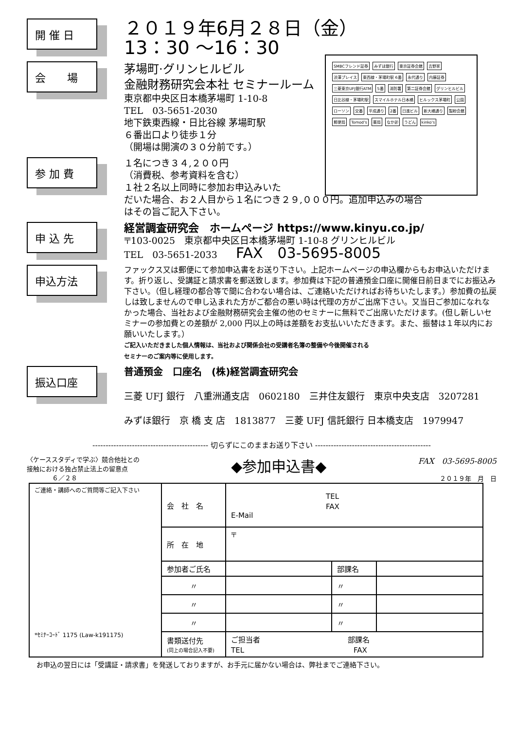開 催 日
２０１９年6月２８日（金）
13：30 ～16：30
SMBCフレンド証券 みずほ銀行 東京証券会館 吉野家 渋澤プレイス 東西線・茅場町駅 6番 永代通り 内藤証券 三菱東京UFJ銀行ATM 5番 消防署 第二証券会館 グリンヒルビル 日比谷線・茅場町駅 スマイルホテル日本橋 ヒルックス茅場町 公園 ローソン 交番 平成通り 2番 日進ビル 新大橋通り 製粉会館 郵便局 Tomod's 薬局 なか卯 うどん kinko's
会　　場
茅場町·グリンヒルビル
金融財務研究会本社 セミナールーム
東京都中央区日本橋茅場町 1-10-8
TEL　03-5651-2030
地下鉄東西線・日比谷線 茅場町駅
６番出口より徒歩１分
（開場は開演の３０分前です。）
参 加 費
１名につき３４,２００円
（消費税、参考資料を含む）
１社２名以上同時に参加お申込みいた
だいた場合、お２人目から１名につき２９,０００円。追加申込みの場合
はその旨ご記入下さい。
申 込 先
経営調査研究会　ホームページ https://www.kinyu.co.jp/
〒103-0025　東京都中央区日本橋茅場町 1-10-8 グリンヒルビル
TEL　03-5651-2033　　FAX　03-5695-8005
申込方法
ファックス又は郵便にて参加申込書をお送り下さい。上記ホームページの申込欄からもお申込いただけます。折り返し、受講証と請求書を郵送致します。参加費は下記の普通預金口座に開催日前日までにお振込み下さい。（但し経理の都合等で間に合わない場合は、ご連絡いただければお待ちいたします。）参加費の払戻しは致しませんので申し込まれた方がご都合の悪い時は代理の方がご出席下さい。又当日ご参加になれなかった場合、当社および金融財務研究会主催の他のセミナーに無料でご出席いただけます。(但し新しいセミナーの参加費との差額が 2,000 円以上の時は差額をお支払いいただきます。また、振替は１年以内にお願いいたします。）
ご記入いただきました個人情報は、当社および関係会社の受講者名簿の整備や今後開催される
セミナーのご案内等に使用します。
振込口座
普通預金　口座名　(株)経営調査研究会
三菱 UFJ 銀行　八重洲通支店　0602180　三井住友銀行　東京中央支店　3207281
みずほ銀行　京 橋 支 店　1813877　三菱 UFJ 信託銀行 日本橋支店　1979947
-------------------------------------------- 切らずにこのままお送り下さい --------------------------------------------
〈ケーススタディで学ぶ〉競合他社との
接触における独占禁止法上の留意点
　　　　６／２８
◆参加申込書◆
FAX　03-5695-8005
２０１９年　月　日
| ご連絡・講師へのご質問等ご記入下さい *ｾﾐﾅｰｺｰﾄﾞ 1175 (Law-k191175) | 会 社 名 | TEL FAX E-Mail | | |
| | 所 在 地 | 〒 | | |
| | 参加者ご氏名 | | 部課名 | |
| | 〃 | | 〃 | |
| | 〃 | | 〃 | |
| | 〃 | | 〃 | |
| | 書類送付先 (同上の場合記入不要) | ご担当者 部課名 TEL FAX | | |
お申込の翌日には「受講証・請求書」を発送しておりますが、お手元に届かない場合は、弊社までご連絡下さい。